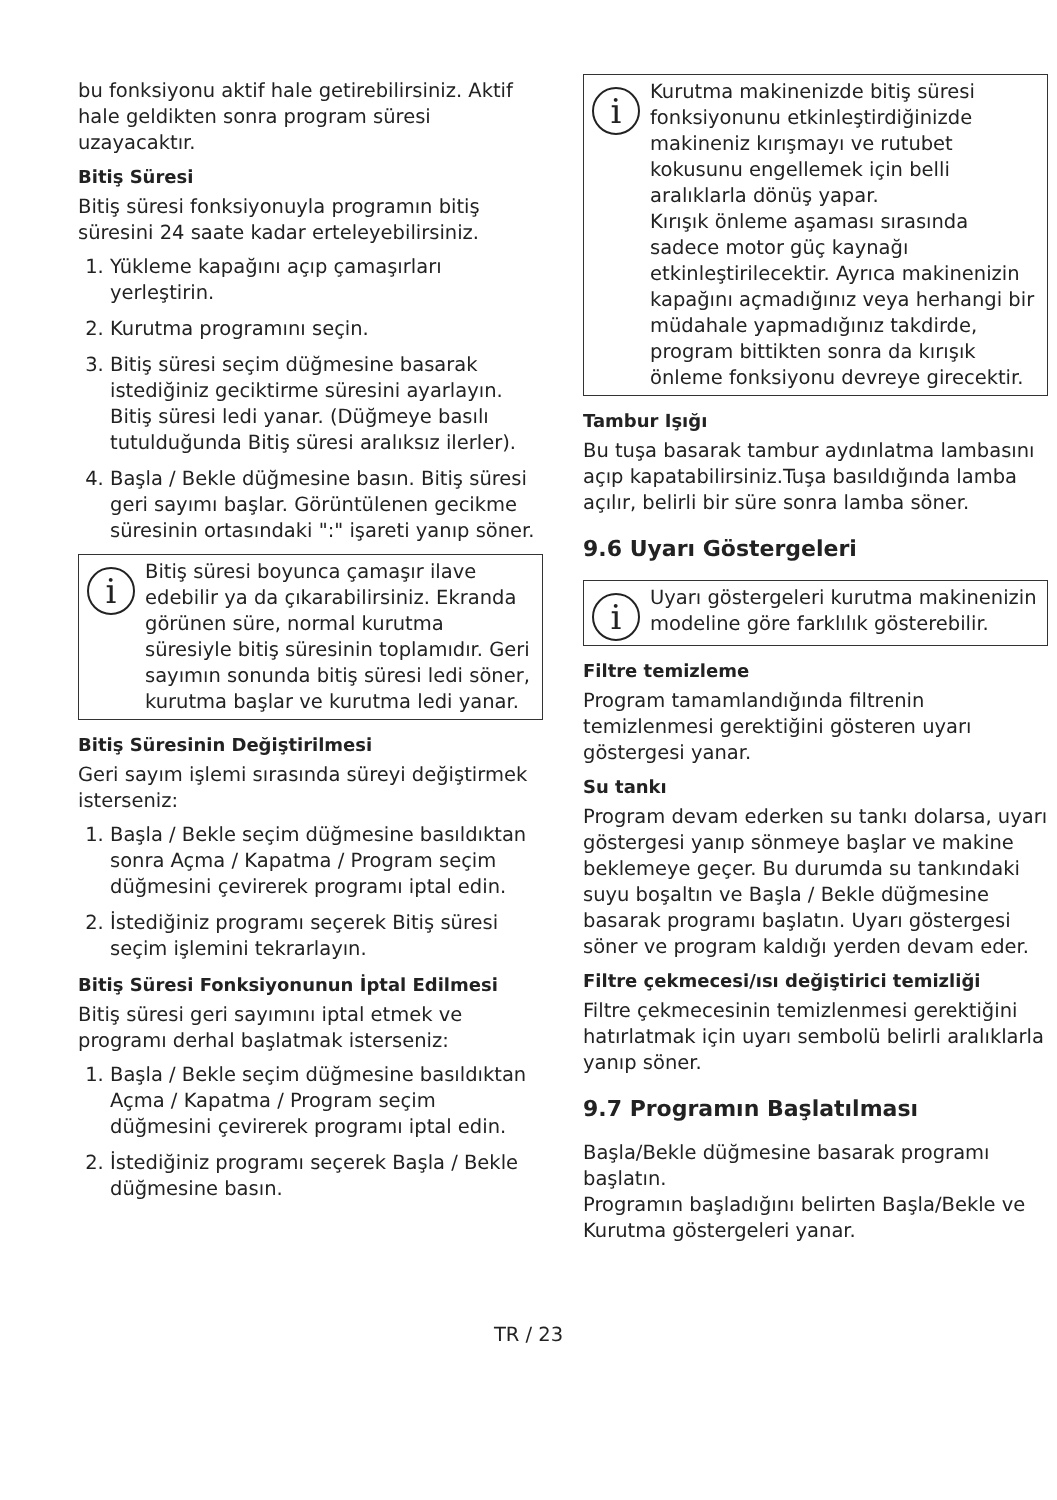bu fonksiyonu aktif hale getirebilirsiniz. Aktif hale geldikten sonra program süresi uzayacaktır.
Bitiş Süresi
Bitiş süresi fonksiyonuyla programın bitiş süresini 24 saate kadar erteleyebilirsiniz.
1. Yükleme kapağını açıp çamaşırları yerleştirin.
2. Kurutma programını seçin.
3. Bitiş süresi seçim düğmesine basarak istediğiniz geciktirme süresini ayarlayın. Bitiş süresi ledi yanar. (Düğmeye basılı tutulduğunda Bitiş süresi aralıksız ilerler).
4. Başla / Bekle düğmesine basın. Bitiş süresi geri sayımı başlar. Görüntülenen gecikme süresinin ortasındaki ":" işareti yanıp söner.
i
Bitiş süresi boyunca çamaşır ilave edebilir ya da çıkarabilirsiniz. Ekranda görünen süre, normal kurutma süresiyle bitiş süresinin toplamıdır. Geri sayımın sonunda bitiş süresi ledi söner, kurutma başlar ve kurutma ledi yanar.
Bitiş Süresinin Değiştirilmesi
Geri sayım işlemi sırasında süreyi değiştirmek isterseniz:
1. Başla / Bekle seçim düğmesine basıldıktan sonra Açma / Kapatma / Program seçim düğmesini çevirerek programı iptal edin.
2. İstediğiniz programı seçerek Bitiş süresi seçim işlemini tekrarlayın.
Bitiş Süresi Fonksiyonunun İptal Edilmesi
Bitiş süresi geri sayımını iptal etmek ve programı derhal başlatmak isterseniz:
1. Başla / Bekle seçim düğmesine basıldıktan Açma / Kapatma / Program seçim düğmesini çevirerek programı iptal edin.
2. İstediğiniz programı seçerek Başla / Bekle düğmesine basın.
i
Kurutma makinenizde bitiş süresi fonksiyonunu etkinleştirdiğinizde makineniz kırışmayı ve rutubet kokusunu engellemek için belli aralıklarla dönüş yapar.
Kırışık önleme aşaması sırasında sadece motor güç kaynağı etkinleştirilecektir. Ayrıca makinenizin kapağını açmadığınız veya herhangi bir müdahale yapmadığınız takdirde, program bittikten sonra da kırışık önleme fonksiyonu devreye girecektir.
Tambur Işığı
Bu tuşa basarak tambur aydınlatma lambasını açıp kapatabilirsiniz.Tuşa basıldığında lamba açılır, belirli bir süre sonra lamba söner.
9.6 Uyarı Göstergeleri
i
Uyarı göstergeleri kurutma makinenizin modeline göre farklılık gösterebilir.
Filtre temizleme
Program tamamlandığında filtrenin temizlenmesi gerektiğini gösteren uyarı göstergesi yanar.
Su tankı
Program devam ederken su tankı dolarsa, uyarı göstergesi yanıp sönmeye başlar ve makine beklemeye geçer. Bu durumda su tankındaki suyu boşaltın ve Başla / Bekle düğmesine basarak programı başlatın. Uyarı göstergesi söner ve program kaldığı yerden devam eder.
Filtre çekmecesi/ısı değiştirici temizliği
Filtre çekmecesinin temizlenmesi gerektiğini hatırlatmak için uyarı sembolü belirli aralıklarla yanıp söner.
9.7 Programın Başlatılması
Başla/Bekle düğmesine basarak programı başlatın.
Programın başladığını belirten Başla/Bekle ve Kurutma göstergeleri yanar.
TR / 23